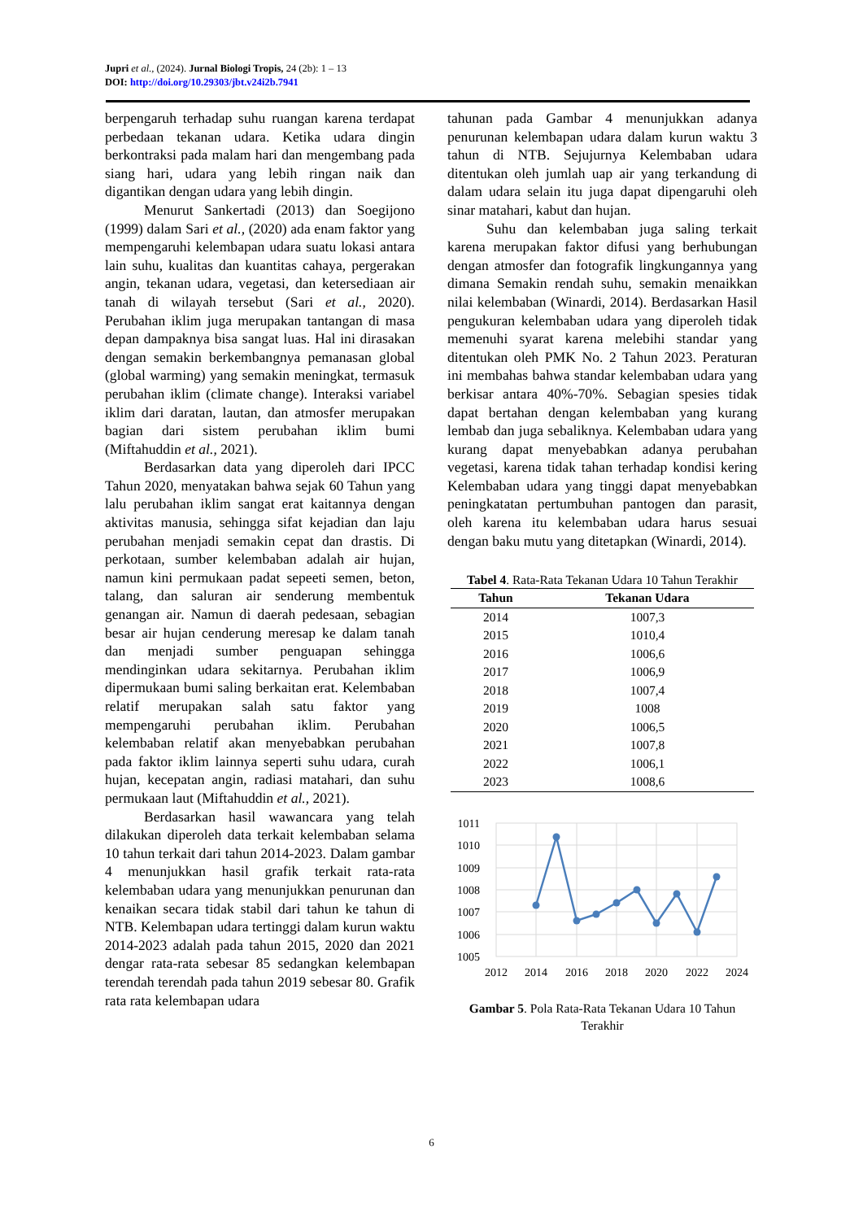Jupri et al., (2024). Jurnal Biologi Tropis, 24 (2b): 1 – 13
DOI: http://doi.org/10.29303/jbt.v24i2b.7941
berpengaruh terhadap suhu ruangan karena terdapat perbedaan tekanan udara. Ketika udara dingin berkontraksi pada malam hari dan mengembang pada siang hari, udara yang lebih ringan naik dan digantikan dengan udara yang lebih dingin.
Menurut Sankertadi (2013) dan Soegijono (1999) dalam Sari et al., (2020) ada enam faktor yang mempengaruhi kelembapan udara suatu lokasi antara lain suhu, kualitas dan kuantitas cahaya, pergerakan angin, tekanan udara, vegetasi, dan ketersediaan air tanah di wilayah tersebut (Sari et al., 2020). Perubahan iklim juga merupakan tantangan di masa depan dampaknya bisa sangat luas. Hal ini dirasakan dengan semakin berkembangnya pemanasan global (global warming) yang semakin meningkat, termasuk perubahan iklim (climate change). Interaksi variabel iklim dari daratan, lautan, dan atmosfer merupakan bagian dari sistem perubahan iklim bumi (Miftahuddin et al., 2021).
Berdasarkan data yang diperoleh dari IPCC Tahun 2020, menyatakan bahwa sejak 60 Tahun yang lalu perubahan iklim sangat erat kaitannya dengan aktivitas manusia, sehingga sifat kejadian dan laju perubahan menjadi semakin cepat dan drastis. Di perkotaan, sumber kelembaban adalah air hujan, namun kini permukaan padat sepeeti semen, beton, talang, dan saluran air senderung membentuk genangan air. Namun di daerah pedesaan, sebagian besar air hujan cenderung meresap ke dalam tanah dan menjadi sumber penguapan sehingga mendinginkan udara sekitarnya. Perubahan iklim dipermukaan bumi saling berkaitan erat. Kelembaban relatif merupakan salah satu faktor yang mempengaruhi perubahan iklim. Perubahan kelembaban relatif akan menyebabkan perubahan pada faktor iklim lainnya seperti suhu udara, curah hujan, kecepatan angin, radiasi matahari, dan suhu permukaan laut (Miftahuddin et al., 2021).
Berdasarkan hasil wawancara yang telah dilakukan diperoleh data terkait kelembaban selama 10 tahun terkait dari tahun 2014-2023. Dalam gambar 4 menunjukkan hasil grafik terkait rata-rata kelembaban udara yang menunjukkan penurunan dan kenaikan secara tidak stabil dari tahun ke tahun di NTB. Kelembapan udara tertinggi dalam kurun waktu 2014-2023 adalah pada tahun 2015, 2020 dan 2021 dengar rata-rata sebesar 85 sedangkan kelembapan terendah terendah pada tahun 2019 sebesar 80. Grafik rata rata kelembapan udara
tahunan pada Gambar 4 menunjukkan adanya penurunan kelembapan udara dalam kurun waktu 3 tahun di NTB. Sejujurnya Kelembaban udara ditentukan oleh jumlah uap air yang terkandung di dalam udara selain itu juga dapat dipengaruhi oleh sinar matahari, kabut dan hujan.
Suhu dan kelembaban juga saling terkait karena merupakan faktor difusi yang berhubungan dengan atmosfer dan fotografik lingkungannya yang dimana Semakin rendah suhu, semakin menaikkan nilai kelembaban (Winardi, 2014). Berdasarkan Hasil pengukuran kelembaban udara yang diperoleh tidak memenuhi syarat karena melebihi standar yang ditentukan oleh PMK No. 2 Tahun 2023. Peraturan ini membahas bahwa standar kelembaban udara yang berkisar antara 40%-70%. Sebagian spesies tidak dapat bertahan dengan kelembaban yang kurang lembab dan juga sebaliknya. Kelembaban udara yang kurang dapat menyebabkan adanya perubahan vegetasi, karena tidak tahan terhadap kondisi kering Kelembaban udara yang tinggi dapat menyebabkan peningkatatan pertumbuhan pantogen dan parasit, oleh karena itu kelembaban udara harus sesuai dengan baku mutu yang ditetapkan (Winardi, 2014).
Tabel 4. Rata-Rata Tekanan Udara 10 Tahun Terakhir
| Tahun | Tekanan Udara |
| --- | --- |
| 2014 | 1007,3 |
| 2015 | 1010,4 |
| 2016 | 1006,6 |
| 2017 | 1006,9 |
| 2018 | 1007,4 |
| 2019 | 1008 |
| 2020 | 1006,5 |
| 2021 | 1007,8 |
| 2022 | 1006,1 |
| 2023 | 1008,6 |
1011
1010
1009
1008
1007
1006
1005
2012
2014
2016
2018
2020
2022
2024
Gambar 5. Pola Rata-Rata Tekanan Udara 10 Tahun Terakhir
6